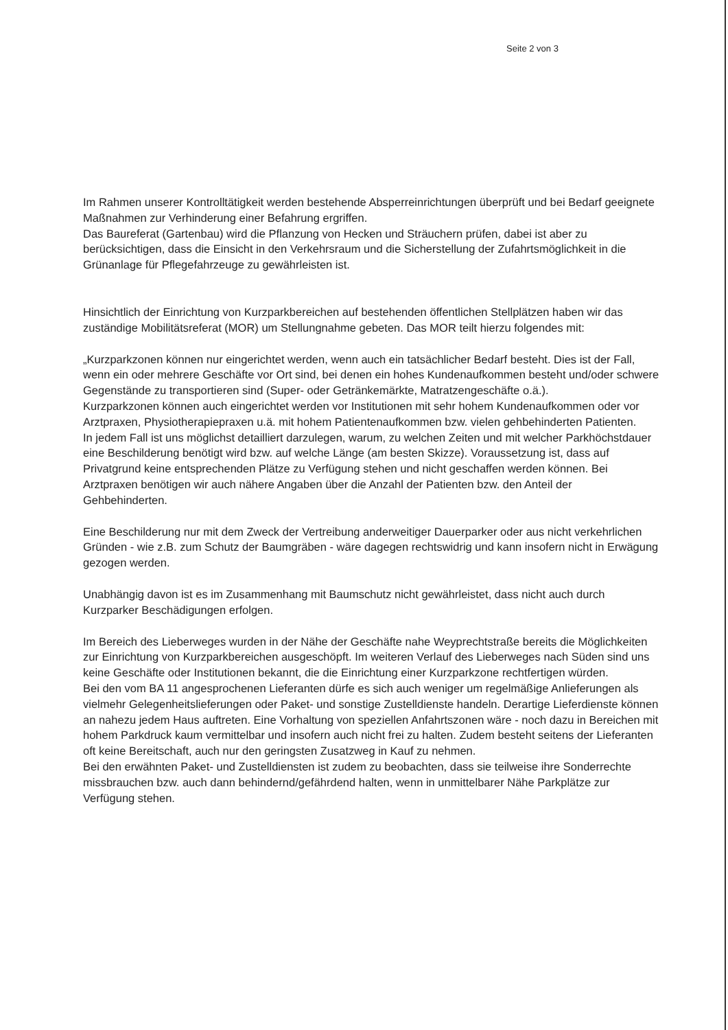Seite 2 von 3
Im Rahmen unserer Kontrolltätigkeit werden bestehende Absperreinrichtungen überprüft und bei Bedarf geeignete Maßnahmen zur Verhinderung einer Befahrung ergriffen.
Das Baureferat (Gartenbau) wird die Pflanzung von Hecken und Sträuchern prüfen, dabei ist aber zu berücksichtigen, dass die Einsicht in den Verkehrsraum und die Sicherstellung der Zufahrtsmöglichkeit in die Grünanlage für Pflegefahrzeuge zu gewährleisten ist.
Hinsichtlich der Einrichtung von Kurzparkbereichen auf bestehenden öffentlichen Stellplätzen haben wir das zuständige Mobilitätsreferat (MOR) um Stellungnahme gebeten. Das MOR teilt hierzu folgendes mit:
„Kurzparkzonen können nur eingerichtet werden, wenn auch ein tatsächlicher Bedarf besteht. Dies ist der Fall, wenn ein oder mehrere Geschäfte vor Ort sind, bei denen ein hohes Kundenaufkommen besteht und/oder schwere Gegenstände zu transportieren sind (Super- oder Getränkemärkte, Matratzengeschäfte o.ä.).
Kurzparkzonen können auch eingerichtet werden vor Institutionen mit sehr hohem Kundenaufkommen oder vor Arztpraxen, Physiotherapiepraxen u.ä. mit hohem Patientenaufkommen bzw. vielen gehbehinderten Patienten.
In jedem Fall ist uns möglichst detailliert darzulegen, warum, zu welchen Zeiten und mit welcher Parkhöchstdauer eine Beschilderung benötigt wird bzw. auf welche Länge (am besten Skizze). Voraussetzung ist, dass auf Privatgrund keine entsprechenden Plätze zu Verfügung stehen und nicht geschaffen werden können. Bei Arztpraxen benötigen wir auch nähere Angaben über die Anzahl der Patienten bzw. den Anteil der Gehbehinderten.
Eine Beschilderung nur mit dem Zweck der Vertreibung anderweitiger Dauerparker oder aus nicht verkehrlichen Gründen - wie z.B. zum Schutz der Baumgräben - wäre dagegen rechtswidrig und kann insofern nicht in Erwägung gezogen werden.
Unabhängig davon ist es im Zusammenhang mit Baumschutz nicht gewährleistet, dass nicht auch durch Kurzparker Beschädigungen erfolgen.
Im Bereich des Lieberweges wurden in der Nähe der Geschäfte nahe Weyprechtstraße bereits die Möglichkeiten zur Einrichtung von Kurzparkbereichen ausgeschöpft. Im weiteren Verlauf des Lieberweges nach Süden sind uns keine Geschäfte oder Institutionen bekannt, die die Einrichtung einer Kurzparkzone rechtfertigen würden.
Bei den vom BA 11 angesprochenen Lieferanten dürfe es sich auch weniger um regelmäßige Anlieferungen als vielmehr Gelegenheitslieferungen oder Paket- und sonstige Zustelldienste handeln. Derartige Lieferdienste können an nahezu jedem Haus auftreten. Eine Vorhaltung von speziellen Anfahrtszonen wäre - noch dazu in Bereichen mit hohem Parkdruck kaum vermittelbar und insofern auch nicht frei zu halten. Zudem besteht seitens der Lieferanten oft keine Bereitschaft, auch nur den geringsten Zusatzweg in Kauf zu nehmen.
Bei den erwähnten Paket- und Zustelldiensten ist zudem zu beobachten, dass sie teilweise ihre Sonderrechte missbrauchen bzw. auch dann behindernd/gefährdend halten, wenn in unmittelbarer Nähe Parkplätze zur Verfügung stehen.